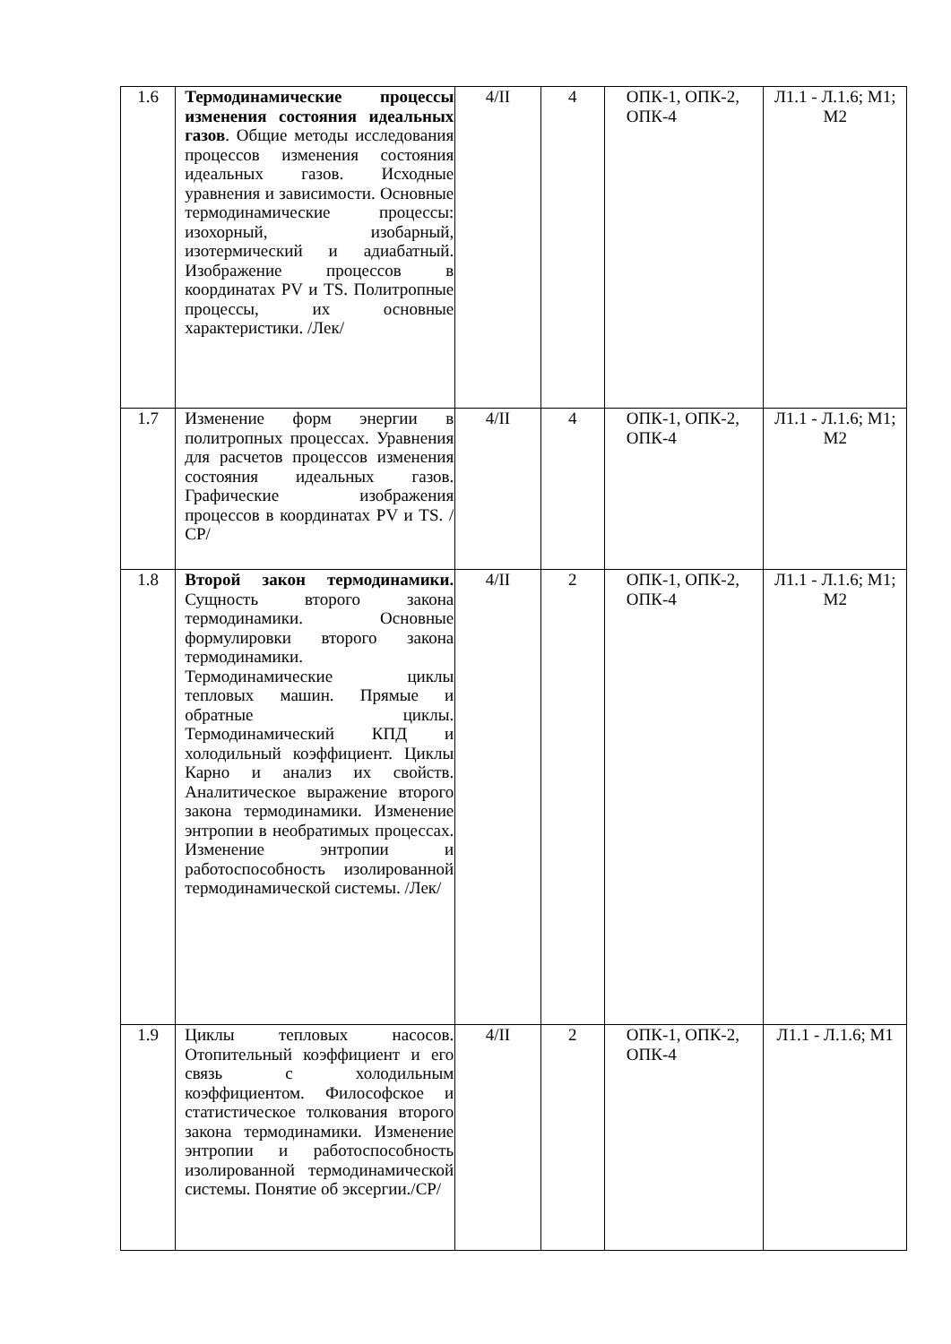| 1.6 | Термодинамические процессы изменения состояния идеальных газов . Общие методы исследования процессов изменения состояния идеальных газов. Исходные уравнения и зависимости. Основные термодинамические процессы: изохорный, изобарный, изотермический и адиабатный. Изображение процессов в координатах PV и TS. Политропные процессы, их основные характеристики. /Лек/ | 4/II | 4 | ОПК-1, ОПК-2, ОПК-4 | Л1.1 - Л.1.6; М1; М2 |
| 1.7 | Изменение форм энергии в политропных процессах. Уравнения для расчетов процессов изменения состояния идеальных газов. Графические изображения процессов в координатах PV и TS. /СР/ | 4/II | 4 | ОПК-1, ОПК-2, ОПК-4 | Л1.1 - Л.1.6; М1; М2 |
| 1.8 | Второй закон термодинамики. Сущность второго закона термодинамики. Основные формулировки второго закона термодинамики. Термодинамические циклы тепловых машин. Прямые и обратные циклы. Термодинамический КПД и холодильный коэффициент. Циклы Карно и анализ их свойств. Аналитическое выражение второго закона термодинамики. Изменение энтропии в необратимых процессах. Изменение энтропии и работоспособность изолированной термодинамической системы. /Лек/ | 4/II | 2 | ОПК-1, ОПК-2, ОПК-4 | Л1.1 - Л.1.6; М1; М2 |
| 1.9 | Циклы тепловых насосов. Отопительный коэффициент и его связь с холодильным коэффициентом. Философское и статистическое толкования второго закона термодинамики. Изменение энтропии и работоспособность изолированной термодинамической системы. Понятие об эксергии./СР/ | 4/II | 2 | ОПК-1, ОПК-2, ОПК-4 | Л1.1 - Л.1.6; М1 |